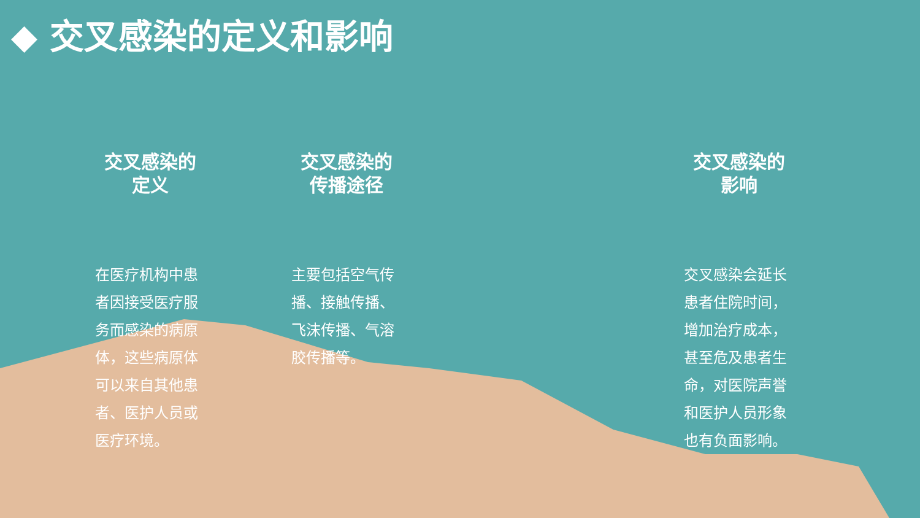◆ 交叉感染的定义和影响
交叉感染的
定义
在医疗机构中患者因接受医疗服务而感染的病原体，这些病原体可以来自其他患者、医护人员或医疗环境。
交叉感染的
传播途径
主要包括空气传播、接触传播、飞沫传播、气溶胶传播等。
交叉感染的
影响
交叉感染会延长患者住院时间，增加治疗成本，甚至危及患者生命，对医院声誉和医护人员形象也有负面影响。